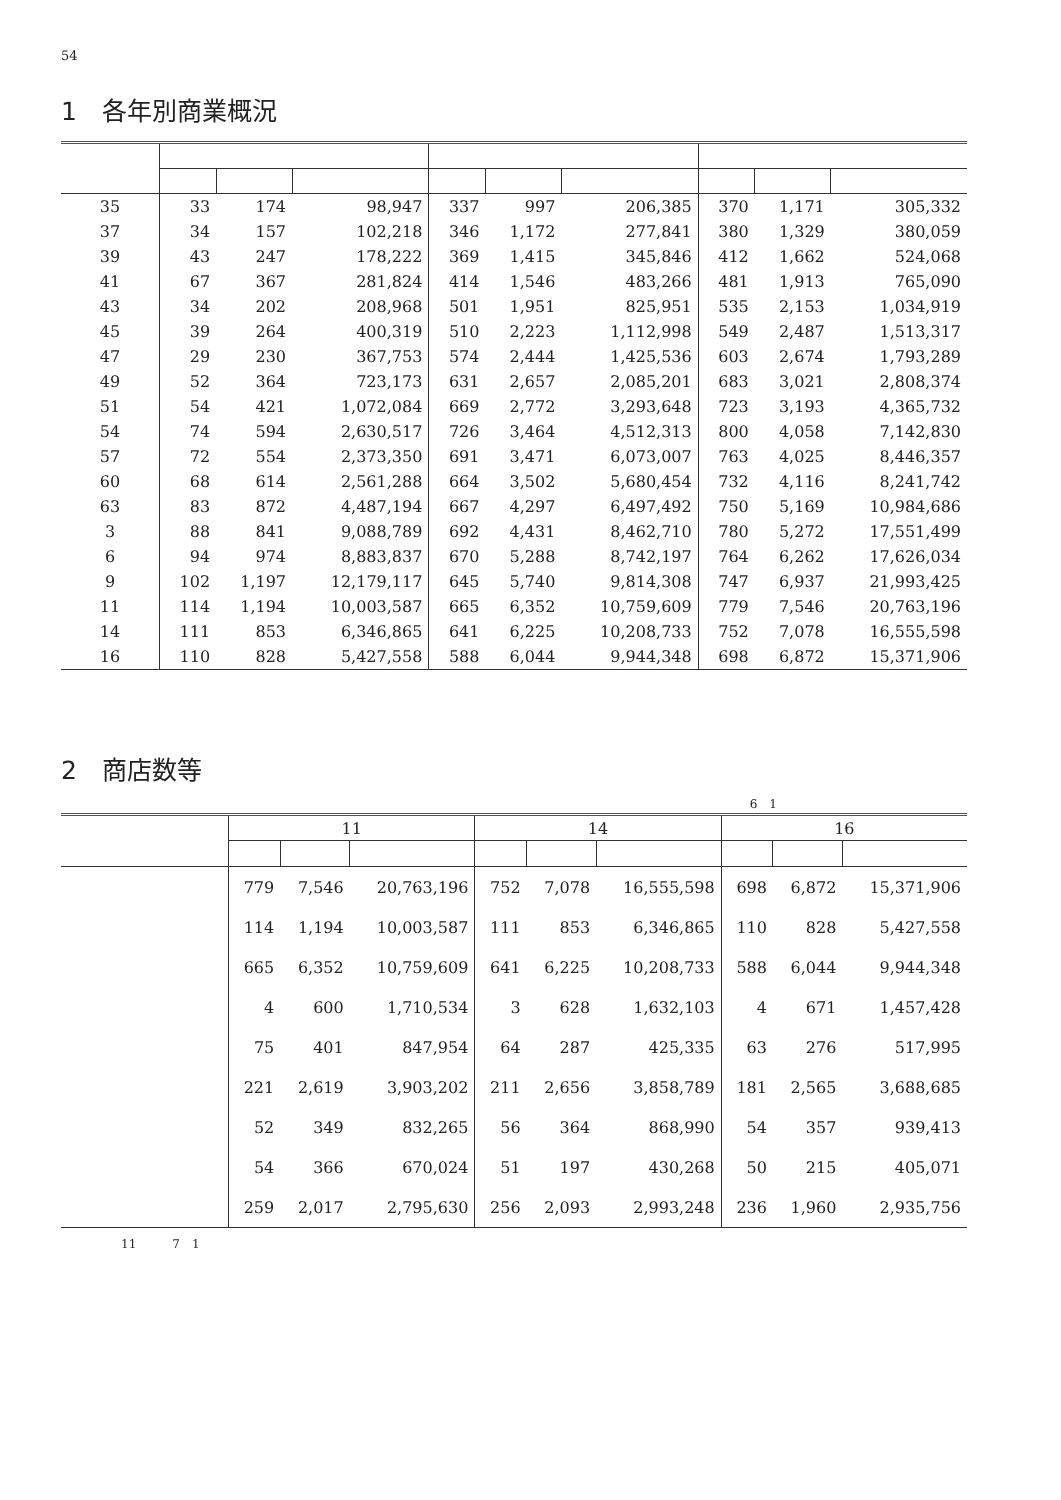54
1　各年別商業概況
| 35 | 33 | 174 | 98,947 | 337 | 997 | 206,385 | 370 | 1,171 | 305,332 |
| 37 | 34 | 157 | 102,218 | 346 | 1,172 | 277,841 | 380 | 1,329 | 380,059 |
| 39 | 43 | 247 | 178,222 | 369 | 1,415 | 345,846 | 412 | 1,662 | 524,068 |
| 41 | 67 | 367 | 281,824 | 414 | 1,546 | 483,266 | 481 | 1,913 | 765,090 |
| 43 | 34 | 202 | 208,968 | 501 | 1,951 | 825,951 | 535 | 2,153 | 1,034,919 |
| 45 | 39 | 264 | 400,319 | 510 | 2,223 | 1,112,998 | 549 | 2,487 | 1,513,317 |
| 47 | 29 | 230 | 367,753 | 574 | 2,444 | 1,425,536 | 603 | 2,674 | 1,793,289 |
| 49 | 52 | 364 | 723,173 | 631 | 2,657 | 2,085,201 | 683 | 3,021 | 2,808,374 |
| 51 | 54 | 421 | 1,072,084 | 669 | 2,772 | 3,293,648 | 723 | 3,193 | 4,365,732 |
| 54 | 74 | 594 | 2,630,517 | 726 | 3,464 | 4,512,313 | 800 | 4,058 | 7,142,830 |
| 57 | 72 | 554 | 2,373,350 | 691 | 3,471 | 6,073,007 | 763 | 4,025 | 8,446,357 |
| 60 | 68 | 614 | 2,561,288 | 664 | 3,502 | 5,680,454 | 732 | 4,116 | 8,241,742 |
| 63 | 83 | 872 | 4,487,194 | 667 | 4,297 | 6,497,492 | 750 | 5,169 | 10,984,686 |
| 3 | 88 | 841 | 9,088,789 | 692 | 4,431 | 8,462,710 | 780 | 5,272 | 17,551,499 |
| 6 | 94 | 974 | 8,883,837 | 670 | 5,288 | 8,742,197 | 764 | 6,262 | 17,626,034 |
| 9 | 102 | 1,197 | 12,179,117 | 645 | 5,740 | 9,814,308 | 747 | 6,937 | 21,993,425 |
| 11 | 114 | 1,194 | 10,003,587 | 665 | 6,352 | 10,759,609 | 779 | 7,546 | 20,763,196 |
| 14 | 111 | 853 | 6,346,865 | 641 | 6,225 | 10,208,733 | 752 | 7,078 | 16,555,598 |
| 16 | 110 | 828 | 5,427,558 | 588 | 6,044 | 9,944,348 | 698 | 6,872 | 15,371,906 |
2　商店数等
6　1
| | 11 | | | 14 | | | 16 | | |
| --- | --- | --- | --- | --- | --- | --- | --- | --- | --- |
| | 779 | 7,546 | 20,763,196 | 752 | 7,078 | 16,555,598 | 698 | 6,872 | 15,371,906 |
| | 114 | 1,194 | 10,003,587 | 111 | 853 | 6,346,865 | 110 | 828 | 5,427,558 |
| | 665 | 6,352 | 10,759,609 | 641 | 6,225 | 10,208,733 | 588 | 6,044 | 9,944,348 |
| | 4 | 600 | 1,710,534 | 3 | 628 | 1,632,103 | 4 | 671 | 1,457,428 |
| | 75 | 401 | 847,954 | 64 | 287 | 425,335 | 63 | 276 | 517,995 |
| | 221 | 2,619 | 3,903,202 | 211 | 2,656 | 3,858,789 | 181 | 2,565 | 3,688,685 |
| | 52 | 349 | 832,265 | 56 | 364 | 868,990 | 54 | 357 | 939,413 |
| | 54 | 366 | 670,024 | 51 | 197 | 430,268 | 50 | 215 | 405,071 |
| | 259 | 2,017 | 2,795,630 | 256 | 2,093 | 2,993,248 | 236 | 1,960 | 2,935,756 |
11　　　7　1